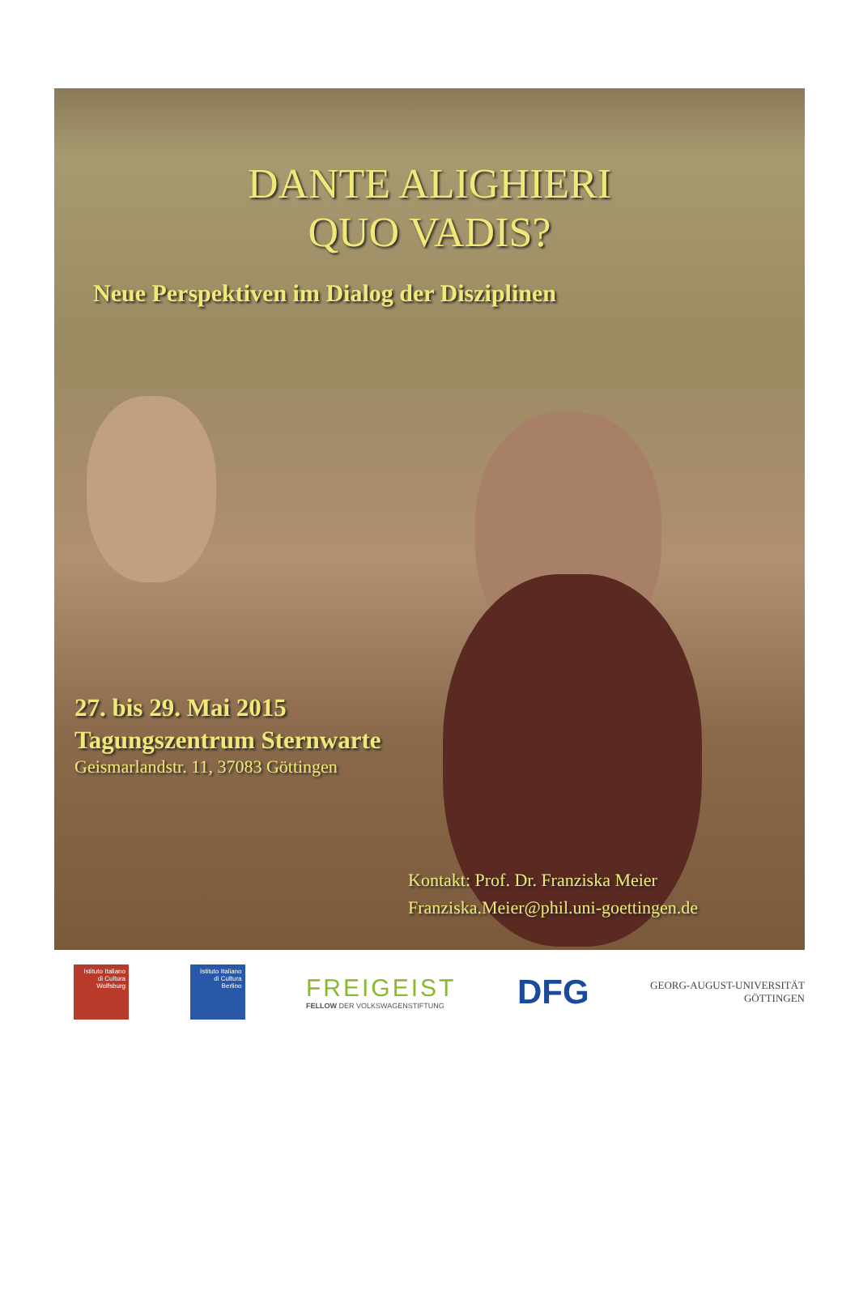DANTE ALIGHIERI
QUO VADIS?
Neue Perspektiven im Dialog der Disziplinen
27. bis 29. Mai 2015
Tagungszentrum Sternwarte
Geismarlandstr. 11, 37083 Göttingen
Kontakt: Prof. Dr. Franziska Meier
Franziska.Meier@phil.uni-goettingen.de
Istituto Italiano di Cultura Wolfsburg
Istituto Italiano di Cultura Berlino
FREIGEIST
FELLOW DER VOLKSWAGENSTIFTUNG
DFG
GEORG-AUGUST-UNIVERSITÄT
GÖTTINGEN